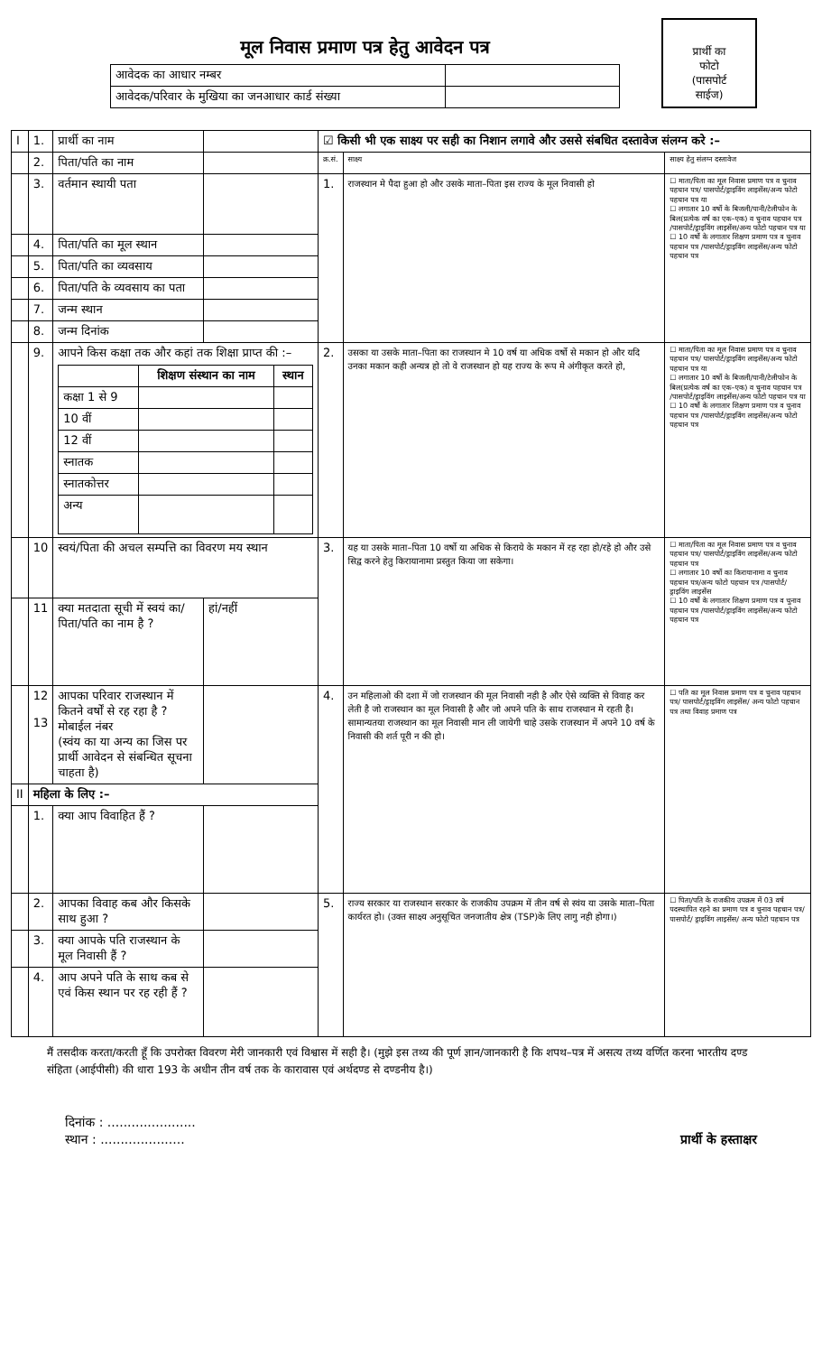मूल निवास प्रमाण पत्र हेतु आवेदन पत्र
| आवेदक का आधार नम्बर | |
| आवेदक/परिवार के मुखिया का जनआधार कार्ड संख्या | |
प्रार्थी का
फोटो
(पासपोर्ट
साईज)
| I | 1. | प्रार्थी का नाम | | | ☑ किसी भी एक साक्ष्य पर सही का निशान लगावे और उससे संबधित दस्तावेज संलग्न करे :– | | |
| | 2. | पिता/पति का नाम | | | क्र.सं. | साक्ष्य | साक्ष्य हेतु संलग्न दस्तावेज |
| | 3. | वर्तमान स्थायी पता | | | 1. | राजस्थान मे पैदा हुआ हो और उसके माता–पिता इस राज्य के मूल निवासी हो | ☐ माता/पिता का मूल निवास प्रमाण पत्र व चुनाव पहचान पत्र/ पासपोर्ट/ड्राइविंग लाइसेंस/अन्य फोटो पहचान पत्र या ☐ लगातार 10 वर्षो के बिजली/पानी/टेलीफोन के बिल(प्रत्येक वर्ष का एक–एक) व चुनाव पहचान पत्र /पासपोर्ट/ड्राइविंग लाइसेंस/अन्य फोटो पहचान पत्र या ☐ 10 वर्षो के लगातार शिक्षण प्रमाण पत्र व चुनाव पहचान पत्र /पासपोर्ट/ड्राइविंग लाइसेंस/अन्य फोटो पहचान पत्र |
| | 4. | पिता/पति का मूल स्थान | | | | | |
| | 5. | पिता/पति का व्यवसाय | | | | | |
| | 6. | पिता/पति के व्यवसाय का पता | | | | | |
| | 7. | जन्म स्थान | | | | | |
| | 8. | जन्म दिनांक | | | | | |
| | 9. | आपने किस कक्षा तक और कहां तक शिक्षा प्राप्त की :– / / शिक्षण संस्थान का नाम / स्थान / / --- / --- / --- / / कक्षा 1 से 9 / / / / 10 वीं / / / / 12 वीं / / / / स्नातक / / / / स्नातकोत्तर / / / / अन्य / / / | | | 2. | उसका या उसके माता–पिता का राजस्थान मे 10 वर्ष या अधिक वर्षो से मकान हो और यदि उनका मकान कही अन्यत्र हो तो वे राजस्थान हो यह राज्य के रूप मे अंगीकृत करते हो, | ☐ माता/पिता का मूल निवास प्रमाण पत्र व चुनाव पहचान पत्र/ पासपोर्ट/ड्राइविंग लाइसेंस/अन्य फोटो पहचान पत्र या ☐ लगातार 10 वर्षो के बिजली/पानी/टेलीफोन के बिल(प्रत्येक वर्ष का एक–एक) व चुनाव पहचान पत्र /पासपोर्ट/ड्राइविंग लाइसेंस/अन्य फोटो पहचान पत्र या ☐ 10 वर्षो के लगातार शिक्षण प्रमाण पत्र व चुनाव पहचान पत्र /पासपोर्ट/ड्राइविंग लाइसेंस/अन्य फोटो पहचान पत्र |
| | 10 | स्वयं/पिता की अचल सम्पत्ति का विवरण मय स्थान | | | 3. | यह या उसके माता–पिता 10 वर्षो या अधिक से किराये के मकान में रह रहा हो/रहे हो और उसे सिद्व करने हेतु किरायानामा प्रस्तुत किया जा सकेगा। | ☐ माता/पिता का मूल निवास प्रमाण पत्र व चुनाव पहचान पत्र/ पासपोर्ट/ड्राइविंग लाइसेंस/अन्य फोटो पहचान पत्र ☐ लगातार 10 वर्षो का किरायानामा व चुनाव पहचान पत्र/अन्य फोटो पहचान पत्र /पासपोर्ट/ड्राइविंग लाइसेंस ☐ 10 वर्षो के लगातार शिक्षण प्रमाण पत्र व चुनाव पहचान पत्र /पासपोर्ट/ड्राइविंग लाइसेंस/अन्य फोटो पहचान पत्र |
| | 11 | क्या मतदाता सूची में स्वयं का/पिता/पति का नाम है ? | | हां/नहीं | | | |
| | 12 13 | आपका परिवार राजस्थान में कितने वर्षों से रह रहा है ? मोबाईल नंबर (स्वंय का या अन्य का जिस पर प्रार्थी आवेदन से संबन्धित सूचना चाहता है) | | | 4. | उन महिलाओ की दशा में जो राजस्थान की मूल निवासी नही है और ऐसे व्यक्ति से विवाह कर लेती है जो राजस्थान का मूल निवासी है और जो अपने पति के साथ राजस्थान मे रहती है। सामान्यतया राजस्थान का मूल निवासी मान ली जायेगी चाहे उसके राजस्थान में अपने 10 वर्ष के निवासी की शर्त पूरी न की हो। | ☐ पति का मूल निवास प्रमाण पत्र व चुनाव पहचान पत्र/ पासपोर्ट/ड्राइविंग लाइसेंस/ अन्य फोटो पहचान पत्र तथा विवाह प्रमाण पत्र |
| II | महिला के लिए :– | | | | | | |
| | 1. | क्या आप विवाहित हैं ? | | | | | |
| | 2. | आपका विवाह कब और किसके साथ हुआ ? | | | 5. | राज्य सरकार या राजस्थान सरकार के राजकीय उपक्रम में तीन वर्ष से स्वंय या उसके माता–पिता कार्यरत हो। (उक्त साक्ष्य अनुसूचित जनजातीय क्षेत्र (TSP)के लिए लागु नही होगा।) | ☐ पिता/पति के राजकीय उपक्रम में 03 वर्ष पदस्थापित रहने का प्रमाण पत्र व चुनाव पहचान पत्र/ पासपोर्ट/ ड्राइविंग लाइसेंस/ अन्य फोटो पहचान पत्र |
| | 3. | क्या आपके पति राजस्थान के मूल निवासी हैं ? | | | | | |
| | 4. | आप अपने पति के साथ कब से एवं किस स्थान पर रह रही हैं ? | | | | | |
मैं तसदीक करता/करती हूँ कि उपरोक्त विवरण मेरी जानकारी एवं विश्वास में सही है। (मुझे इस तथ्य की पूर्ण ज्ञान/जानकारी है कि शपथ–पत्र में असत्य तथ्य वर्णित करना भारतीय दण्ड संहिता (आईपीसी) की धारा 193 के अधीन तीन वर्ष तक के कारावास एवं अर्थदण्ड से दण्डनीय है।)
दिनांक : ......................
स्थान : .....................
प्रार्थी के हस्ताक्षर